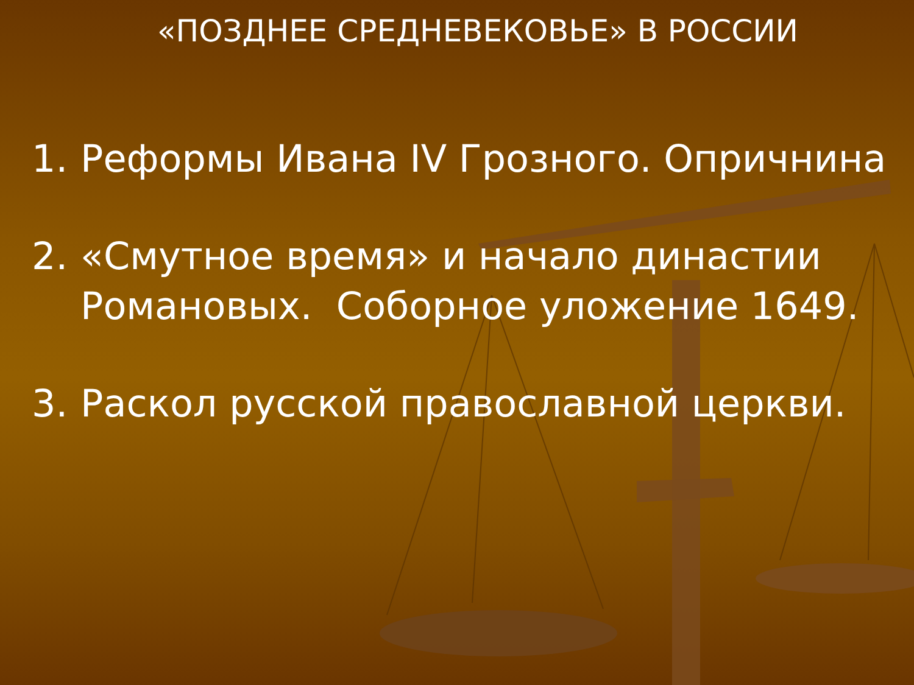«ПОЗДНЕЕ СРЕДНЕВЕКОВЬЕ» В РОССИИ
1. Реформы Ивана IV Грозного. Опричнина
2. «Смутное время» и начало династии Романовых. Соборное уложение 1649.
3. Раскол русской православной церкви.